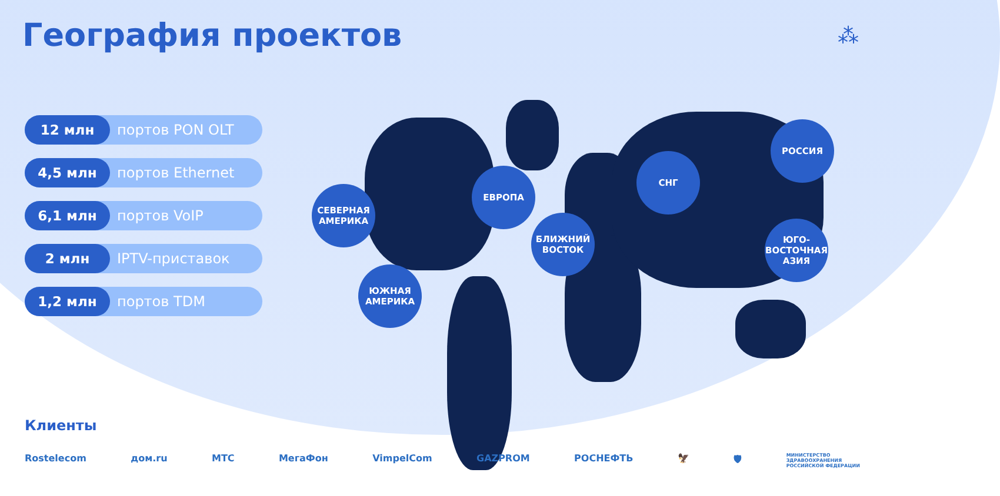География проектов
⁂
12 млн портов PON OLT
4,5 млн портов Ethernet
6,1 млн портов VoIP
2 млн IPTV-приставок
1,2 млн портов TDM
СЕВЕРНАЯ
АМЕРИКА
ЮЖНАЯ
АМЕРИКА
ЕВРОПА
БЛИЖНИЙ
ВОСТОК
СНГ
РОССИЯ
ЮГО-
ВОСТОЧНАЯ
АЗИЯ
Клиенты
Rostelecom дом.ru МТС МегаФон VimpelCom GAZPROM РОСНЕФТЬ 🦅 🛡 МИНИСТЕРСТВО
ЗДРАВООХРАНЕНИЯ
РОССИЙСКОЙ ФЕДЕРАЦИИ